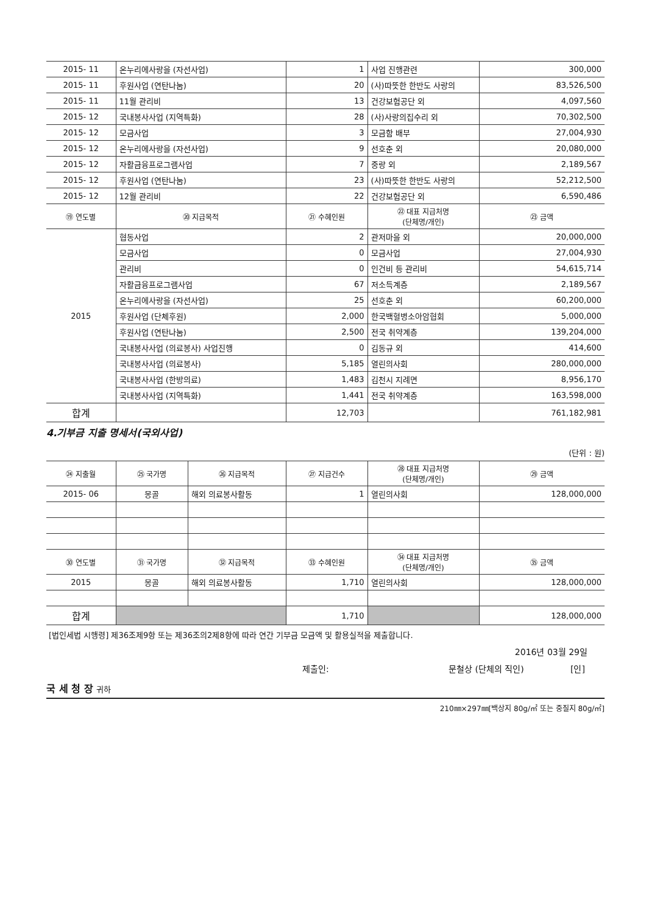| 2015- 11 | 온누리에사랑을 (자선사업) | 1 | 사업 진행관련 | 300,000 |
| 2015- 11 | 후원사업 (연탄나눔) | 20 | (사)따뜻한 한반도 사랑의 | 83,526,500 |
| 2015- 11 | 11월 관리비 | 13 | 건강보험공단 외 | 4,097,560 |
| 2015- 12 | 국내봉사사업 (지역특화) | 28 | (사)사랑의집수리 외 | 70,302,500 |
| 2015- 12 | 모금사업 | 3 | 모금함 배부 | 27,004,930 |
| 2015- 12 | 온누리에사랑을 (자선사업) | 9 | 선호춘 외 | 20,080,000 |
| 2015- 12 | 자활금융프로그램사업 | 7 | 중랑 외 | 2,189,567 |
| 2015- 12 | 후원사업 (연탄나눔) | 23 | (사)따뜻한 한반도 사랑의 | 52,212,500 |
| 2015- 12 | 12월 관리비 | 22 | 건강보험공단 외 | 6,590,486 |
| ⑲ 연도별 | ⑳ 지급목적 | ㉑ 수혜인원 | ㉒ 대표 지급처명 (단체명/개인) | ㉓ 금액 |
| 2015 | 협동사업 | 2 | 관저마을 외 | 20,000,000 |
| | 모금사업 | 0 | 모금사업 | 27,004,930 |
| | 관리비 | 0 | 인건비 등 관리비 | 54,615,714 |
| | 자활금융프로그램사업 | 67 | 저소득계층 | 2,189,567 |
| | 온누리에사랑을 (자선사업) | 25 | 선호춘 외 | 60,200,000 |
| | 후원사업 (단체후원) | 2,000 | 한국백혈병소아암협회 | 5,000,000 |
| | 후원사업 (연탄나눔) | 2,500 | 전국 취약계층 | 139,204,000 |
| | 국내봉사사업 (의료봉사) 사업진행 | 0 | 김동규 외 | 414,600 |
| | 국내봉사사업 (의료봉사) | 5,185 | 열린의사회 | 280,000,000 |
| | 국내봉사사업 (한방의료) | 1,483 | 김천시 지례면 | 8,956,170 |
| | 국내봉사사업 (지역특화) | 1,441 | 전국 취약계층 | 163,598,000 |
| 합계 | | 12,703 | | 761,182,981 |
4.기부금 지출 명세서(국외사업)
(단위 : 원)
| ㉔ 지출월 | ㉕ 국가명 | ㉖ 지급목적 | ㉗ 지급건수 | ㉘ 대표 지급처명 (단체명/개인) | ㉙ 금액 |
| --- | --- | --- | --- | --- | --- |
| 2015- 06 | 몽골 | 해외 의료봉사활동 | 1 | 열린의사회 | 128,000,000 |
| ㉚ 연도별 | ㉛ 국가명 | ㉜ 지급목적 | ㉝ 수혜인원 | ㉞ 대표 지급처명 (단체명/개인) | ㉟ 금액 |
| 2015 | 몽골 | 해외 의료봉사활동 | 1,710 | 열린의사회 | 128,000,000 |
| 합계 | | | 1,710 | | 128,000,000 |
[법인세법 시행령] 제36조제9항 또는 제36조의2제8항에 따라 연간 기부금 모금액 및 활용실적을 제출합니다.
2016년 03월 29일
제출인: 문철상 (단체의 직인) [인]
국 세 청 장 귀하
210㎜×297㎜[백상지 80g/㎡ 또는 중질지 80g/㎡]